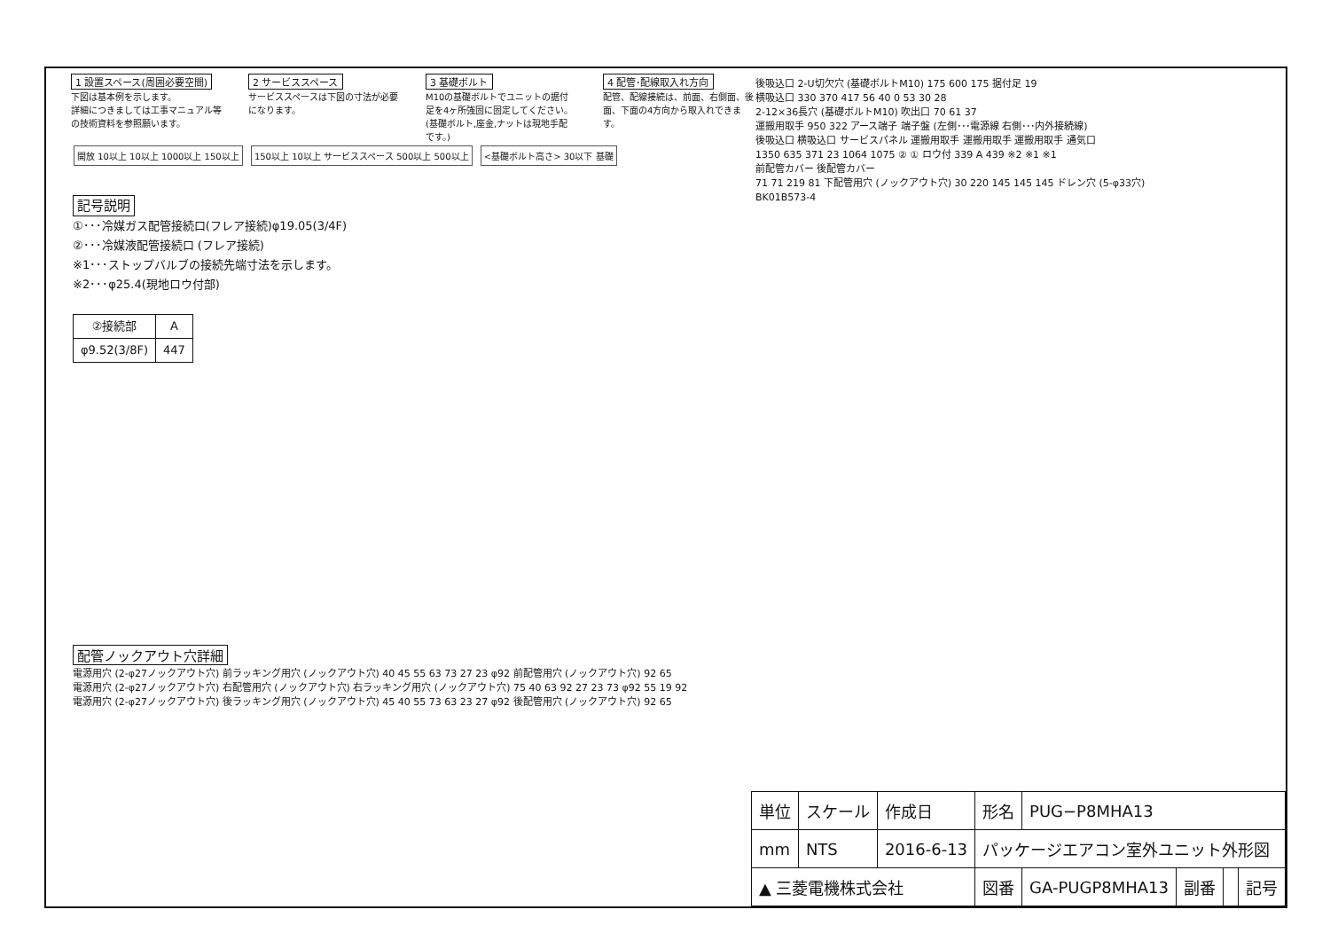1 設置スペース(周囲必要空間)
下図は基本例を示します。
詳細につきましては工事マニュアル等の技術資料を参照願います。
2 サービススペース
サービススペースは下図の寸法が必要になります。
3 基礎ボルト
M10の基礎ボルトでユニットの据付足を4ヶ所強固に固定してください。(基礎ボルト,座金,ナットは現地手配です。)
4 配管･配線取入れ方向
配管、配線接続は、前面、右側面、後面、下面の4方向から取入れできます。
開放 10以上 10以上 1000以上 150以上 150以上 10以上 サービススペース 500以上 500以上 <基礎ボルト高さ> 30以下 基礎
記号説明
①･･･冷媒ガス配管接続口(フレア接続)φ19.05(3/4F)
②･･･冷媒液配管接続口 (フレア接続)
※1･･･ストップバルブの接続先端寸法を示します。
※2･･･φ25.4(現地ロウ付部)
| ②接続部 | A |
| --- | --- |
| φ9.52(3/8F) | 447 |
後吸込口 2-U切欠穴 (基礎ボルトM10) 175 600 175 据付足 19
横吸込口 330 370 417 56 40 0 53 30 28
2-12×36長穴 (基礎ボルトM10) 吹出口 70 61 37
運搬用取手 950 322 アース端子 端子盤 (左側･･･電源線 右側･･･内外接続線)
後吸込口 横吸込口 サービスパネル 運搬用取手 運搬用取手 運搬用取手 通気口
1350 635 371 23 1064 1075 ② ① ロウ付 339 A 439 ※2 ※1 ※1
前配管カバー 後配管カバー
71 71 219 81 下配管用穴 (ノックアウト穴) 30 220 145 145 145 ドレン穴 (5-φ33穴)
BK01B573-4
配管ノックアウト穴詳細
電源用穴 (2-φ27ノックアウト穴) 前ラッキング用穴 (ノックアウト穴) 40 45 55 63 73 27 23 φ92 前配管用穴 (ノックアウト穴) 92 65
電源用穴 (2-φ27ノックアウト穴) 右配管用穴 (ノックアウト穴) 右ラッキング用穴 (ノックアウト穴) 75 40 63 92 27 23 73 φ92 55 19 92
電源用穴 (2-φ27ノックアウト穴) 後ラッキング用穴 (ノックアウト穴) 45 40 55 73 63 23 27 φ92 後配管用穴 (ノックアウト穴) 92 65
| 単位 | スケール | 作成日 | 形名 | PUG−P8MHA13 | | | |
| mm | NTS | 2016-6-13 | パッケージエアコン室外ユニット外形図 | | | | |
| ▲ 三菱電機株式会社 | | | 図番 | GA-PUGP8MHA13 | 副番 | | 記号 |